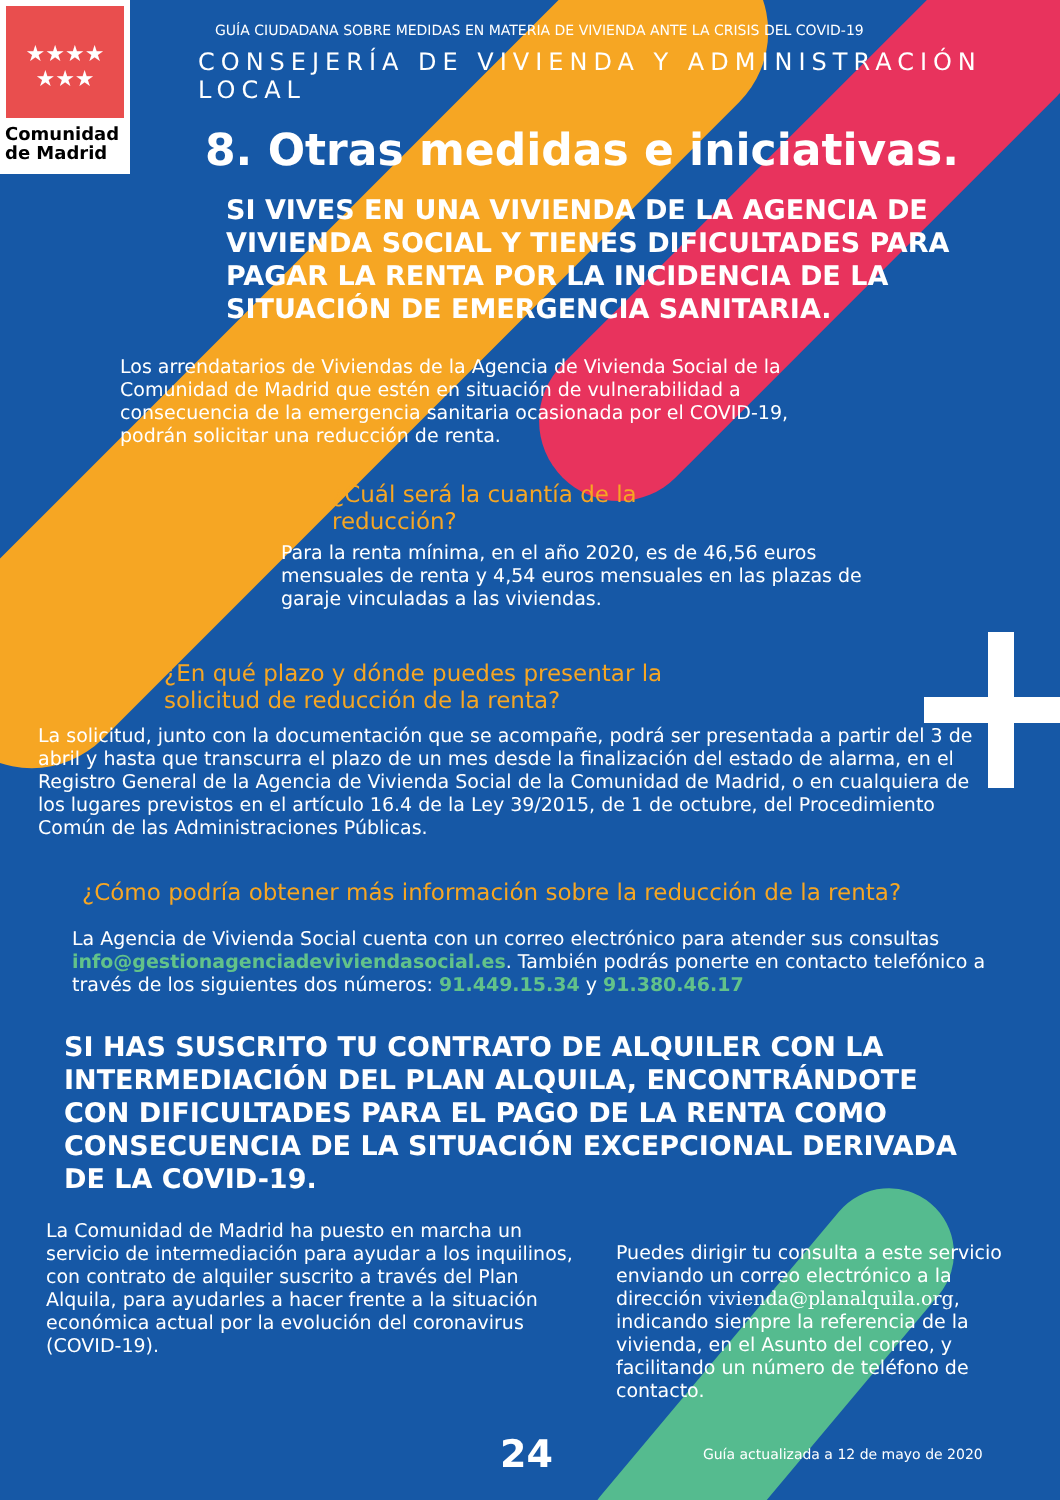★★★★
★★★
Comunidad
de Madrid
GUÍA CIUDADANA SOBRE MEDIDAS EN MATERIA DE VIVIENDA ANTE LA CRISIS DEL COVID-19
CONSEJERÍA DE VIVIENDA Y ADMINISTRACIÓN LOCAL
8. Otras medidas e iniciativas.
SI VIVES EN UNA VIVIENDA DE LA AGENCIA DE VIVIENDA SOCIAL Y TIENES DIFICULTADES PARA PAGAR LA RENTA POR LA INCIDENCIA DE LA SITUACIÓN DE EMERGENCIA SANITARIA.
Los arrendatarios de Viviendas de la Agencia de Vivienda Social de la Comunidad de Madrid que estén en situación de vulnerabilidad a consecuencia de la emergencia sanitaria ocasionada por el COVID-19, podrán solicitar una reducción de renta.
¿Cuál será la cuantía de la reducción?
Para la renta mínima, en el año 2020, es de 46,56 euros mensuales de renta y 4,54 euros mensuales en las plazas de garaje vinculadas a las viviendas.
¿En qué plazo y dónde puedes presentar la solicitud de reducción de la renta?
La solicitud, junto con la documentación que se acompañe, podrá ser presentada a partir del 3 de abril y hasta que transcurra el plazo de un mes desde la finalización del estado de alarma, en el Registro General de la Agencia de Vivienda Social de la Comunidad de Madrid, o en cualquiera de los lugares previstos en el artículo 16.4 de la Ley 39/2015, de 1 de octubre, del Procedimiento Común de las Administraciones Públicas.
¿Cómo podría obtener más información sobre la reducción de la renta?
La Agencia de Vivienda Social cuenta con un correo electrónico para atender sus consultas info@gestionagenciadeviviendasocial.es. También podrás ponerte en contacto telefónico a través de los siguientes dos números: 91.449.15.34 y 91.380.46.17
SI HAS SUSCRITO TU CONTRATO DE ALQUILER CON LA INTERMEDIACIÓN DEL PLAN ALQUILA, ENCONTRÁNDOTE CON DIFICULTADES PARA EL PAGO DE LA RENTA COMO CONSECUENCIA DE LA SITUACIÓN EXCEPCIONAL DERIVADA DE LA COVID-19.
La Comunidad de Madrid ha puesto en marcha un servicio de intermediación para ayudar a los inquilinos, con contrato de alquiler suscrito a través del Plan Alquila, para ayudarles a hacer frente a la situación económica actual por la evolución del coronavirus (COVID-19).
Puedes dirigir tu consulta a este servicio enviando un correo electrónico a la dirección vivienda@planalquila.org, indicando siempre la referencia de la vivienda, en el Asunto del correo, y facilitando un número de teléfono de contacto.
24 Guía actualizada a 12 de mayo de 2020